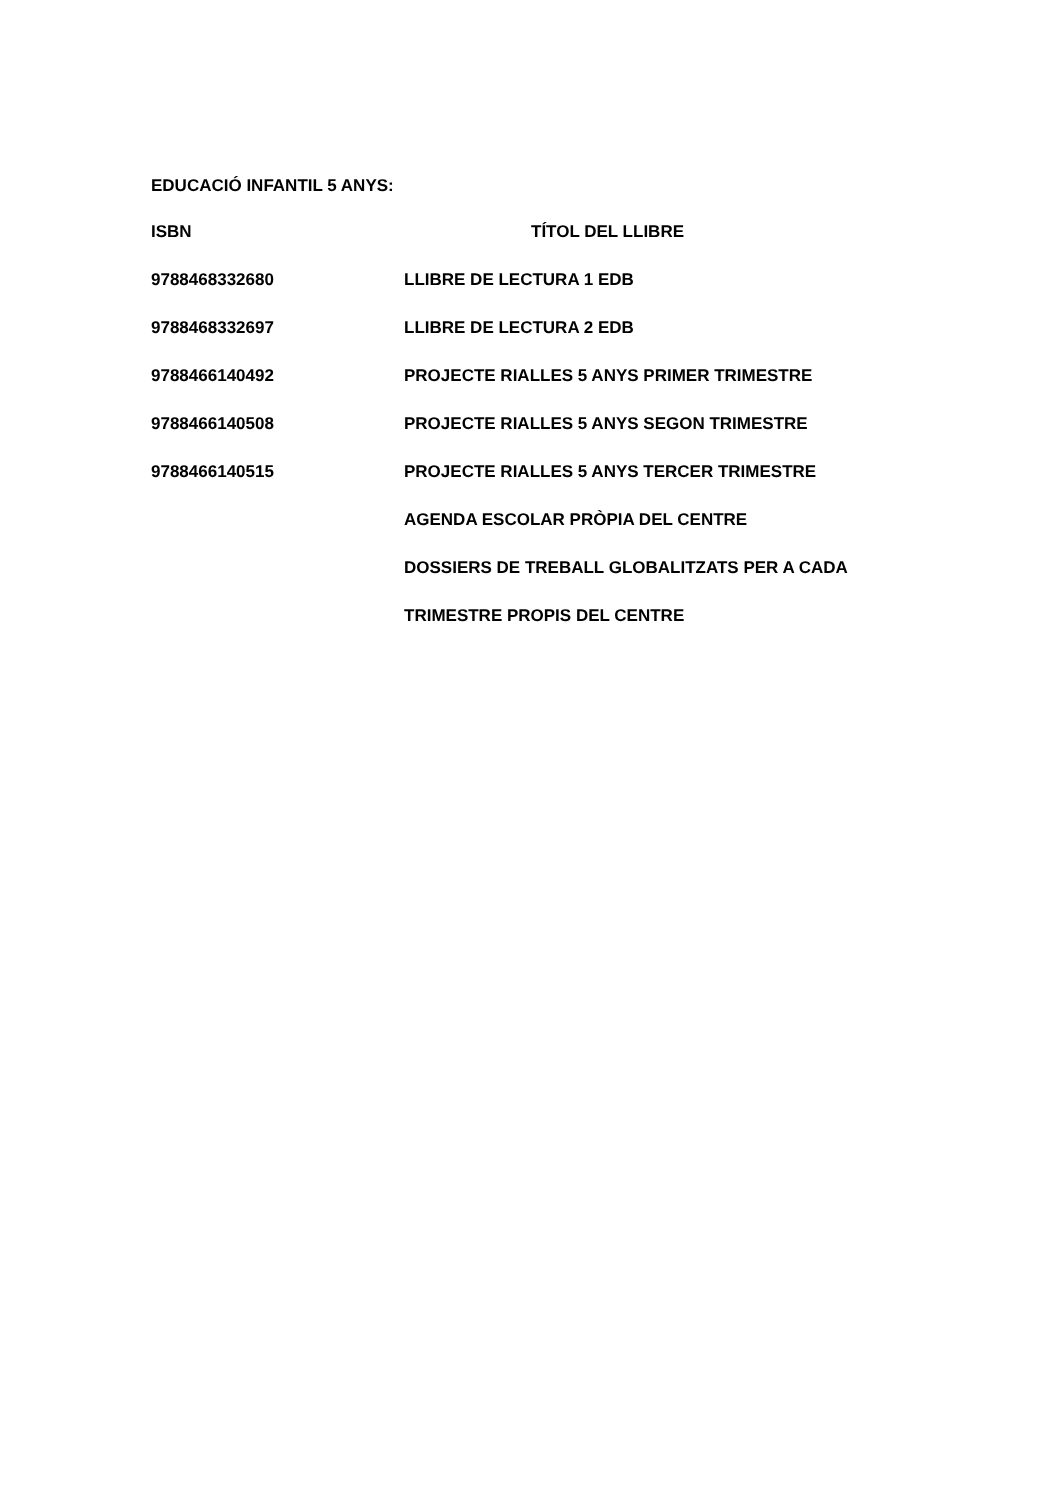EDUCACIÓ INFANTIL 5 ANYS:
| ISBN | TÍTOL DEL LLIBRE |
| --- | --- |
| 9788468332680 | LLIBRE DE LECTURA 1 EDB |
| 9788468332697 | LLIBRE DE LECTURA 2 EDB |
| 9788466140492 | PROJECTE RIALLES 5 ANYS PRIMER TRIMESTRE |
| 9788466140508 | PROJECTE RIALLES 5 ANYS SEGON TRIMESTRE |
| 9788466140515 | PROJECTE RIALLES 5 ANYS TERCER TRIMESTRE |
| | AGENDA ESCOLAR PRÒPIA DEL CENTRE |
| | DOSSIERS DE TREBALL GLOBALITZATS PER A CADA |
| | TRIMESTRE PROPIS DEL CENTRE |